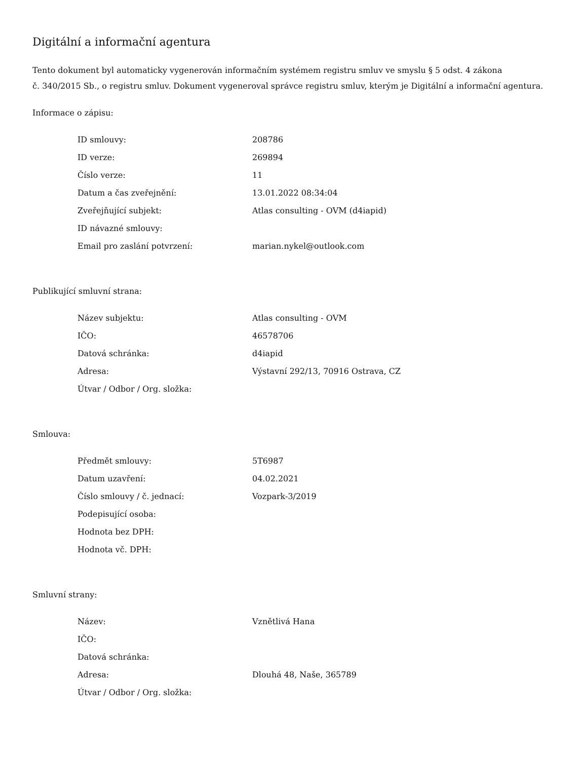Digitální a informační agentura
Tento dokument byl automaticky vygenerován informačním systémem registru smluv ve smyslu § 5 odst. 4 zákona
č. 340/2015 Sb., o registru smluv. Dokument vygeneroval správce registru smluv, kterým je Digitální a informační agentura.
Informace o zápisu:
| ID smlouvy: | 208786 |
| ID verze: | 269894 |
| Číslo verze: | 11 |
| Datum a čas zveřejnění: | 13.01.2022 08:34:04 |
| Zveřejňující subjekt: | Atlas consulting - OVM (d4iapid) |
| ID návazné smlouvy: | |
| Email pro zaslání potvrzení: | marian.nykel@outlook.com |
Publikující smluvní strana:
| Název subjektu: | Atlas consulting - OVM |
| IČO: | 46578706 |
| Datová schránka: | d4iapid |
| Adresa: | Výstavní 292/13, 70916 Ostrava, CZ |
| Útvar / Odbor / Org. složka: | |
Smlouva:
| Předmět smlouvy: | 5T6987 |
| Datum uzavření: | 04.02.2021 |
| Číslo smlouvy / č. jednací: | Vozpark-3/2019 |
| Podepisující osoba: | |
| Hodnota bez DPH: | |
| Hodnota vč. DPH: | |
Smluvní strany:
| Název: | Vznětlivá Hana |
| IČO: | |
| Datová schránka: | |
| Adresa: | Dlouhá 48, Naše, 365789 |
| Útvar / Odbor / Org. složka: | |